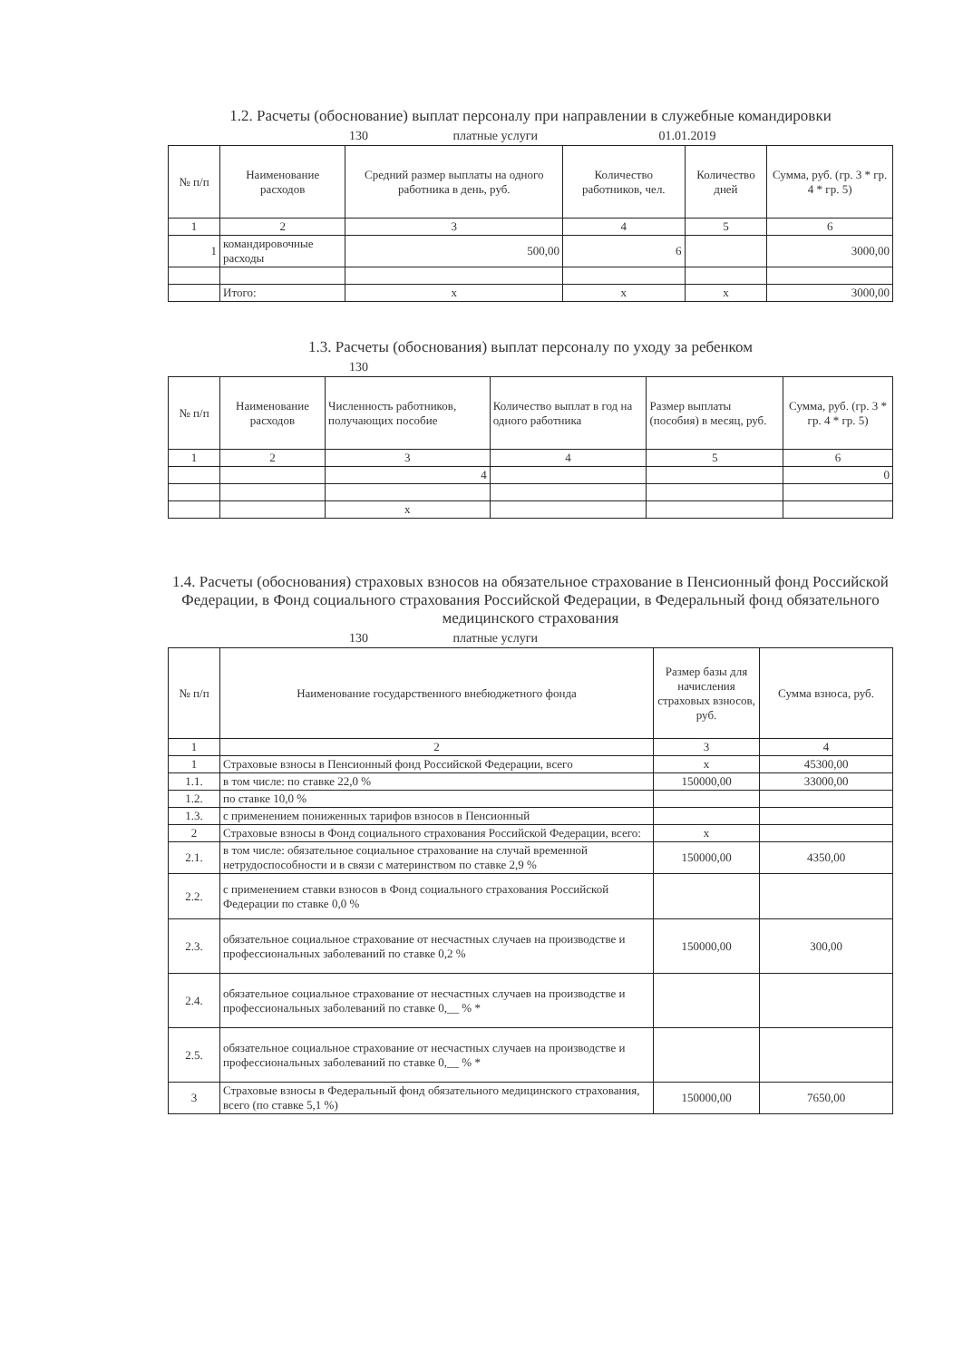1.2. Расчеты (обоснование) выплат персоналу при направлении в служебные командировки
130 платные услуги 01.01.2019
| № п/п | Наименование расходов | Средний размер выплаты на одного работника в день, руб. | Количество работников, чел. | Количество дней | Сумма, руб. (гр. 3 * гр. 4 * гр. 5) |
| --- | --- | --- | --- | --- | --- |
| 1 | 2 | 3 | 4 | 5 | 6 |
| 1 | командировочные расходы | 500,00 | 6 | | 3000,00 |
| | Итого: | x | x | x | 3000,00 |
1.3. Расчеты (обоснования) выплат персоналу по уходу за ребенком
130
| № п/п | Наименование расходов | Численность работников, получающих пособие | Количество выплат в год на одного работника | Размер выплаты (пособия) в месяц, руб. | Сумма, руб. (гр. 3 * гр. 4 * гр. 5) |
| --- | --- | --- | --- | --- | --- |
| 1 | 2 | 3 | 4 | 5 | 6 |
| | | 4 | | | 0 |
| | | x | | | |
1.4. Расчеты (обоснования) страховых взносов на обязательное страхование в Пенсионный фонд Российской Федерации, в Фонд социального страхования Российской Федерации, в Федеральный фонд обязательного медицинского страхования
130 платные услуги
| № п/п | Наименование государственного внебюджетного фонда | Размер базы для начисления страховых взносов, руб. | Сумма взноса, руб. |
| --- | --- | --- | --- |
| 1 | 2 | 3 | 4 |
| 1 | Страховые взносы в Пенсионный фонд Российской Федерации, всего | x | 45300,00 |
| 1.1. | в том числе: по ставке 22,0 % | 150000,00 | 33000,00 |
| 1.2. | по ставке 10,0 % | | |
| 1.3. | с применением пониженных тарифов взносов в Пенсионный | | |
| 2 | Страховые взносы в Фонд социального страхования Российской Федерации, всего: | x | |
| 2.1. | в том числе: обязательное социальное страхование на случай временной нетрудоспособности и в связи с материнством по ставке 2,9 % | 150000,00 | 4350,00 |
| 2.2. | с применением ставки взносов в Фонд социального страхования Российской Федерации по ставке 0,0 % | | |
| 2.3. | обязательное социальное страхование от несчастных случаев на производстве и профессиональных заболеваний по ставке 0,2 % | 150000,00 | 300,00 |
| 2.4. | обязательное социальное страхование от несчастных случаев на производстве и профессиональных заболеваний по ставке 0,__ % * | | |
| 2.5. | обязательное социальное страхование от несчастных случаев на производстве и профессиональных заболеваний по ставке 0,__ % * | | |
| 3 | Страховые взносы в Федеральный фонд обязательного медицинского страхования, всего (по ставке 5,1 %) | 150000,00 | 7650,00 |